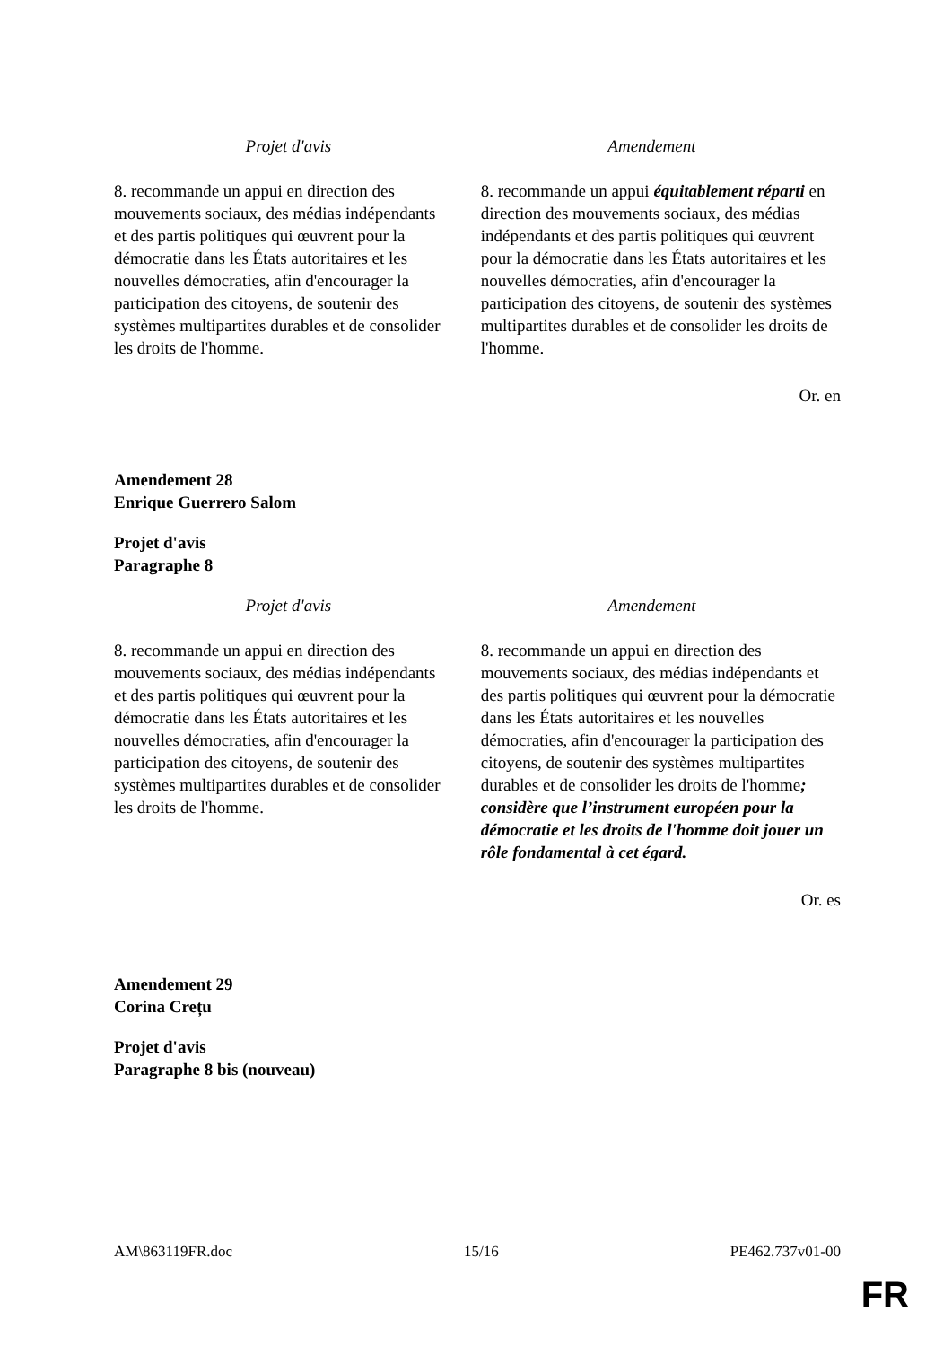| Projet d'avis | Amendement |
| --- | --- |
| 8. recommande un appui en direction des mouvements sociaux, des médias indépendants et des partis politiques qui œuvrent pour la démocratie dans les États autoritaires et les nouvelles démocraties, afin d'encourager la participation des citoyens, de soutenir des systèmes multipartites durables et de consolider les droits de l'homme. | 8. recommande un appui équitablement réparti en direction des mouvements sociaux, des médias indépendants et des partis politiques qui œuvrent pour la démocratie dans les États autoritaires et les nouvelles démocraties, afin d'encourager la participation des citoyens, de soutenir des systèmes multipartites durables et de consolider les droits de l'homme. |
Or. en
Amendement 28
Enrique Guerrero Salom
Projet d'avis
Paragraphe 8
| Projet d'avis | Amendement |
| --- | --- |
| 8. recommande un appui en direction des mouvements sociaux, des médias indépendants et des partis politiques qui œuvrent pour la démocratie dans les États autoritaires et les nouvelles démocraties, afin d'encourager la participation des citoyens, de soutenir des systèmes multipartites durables et de consolider les droits de l'homme. | 8. recommande un appui en direction des mouvements sociaux, des médias indépendants et des partis politiques qui œuvrent pour la démocratie dans les États autoritaires et les nouvelles démocraties, afin d'encourager la participation des citoyens, de soutenir des systèmes multipartites durables et de consolider les droits de l'homme ; considère que l’instrument européen pour la démocratie et les droits de l'homme doit jouer un rôle fondamental à cet égard. |
Or. es
Amendement 29
Corina Crețu
Projet d'avis
Paragraphe 8 bis (nouveau)
AM\863119FR.doc 15/16 PE462.737v01-00
FR